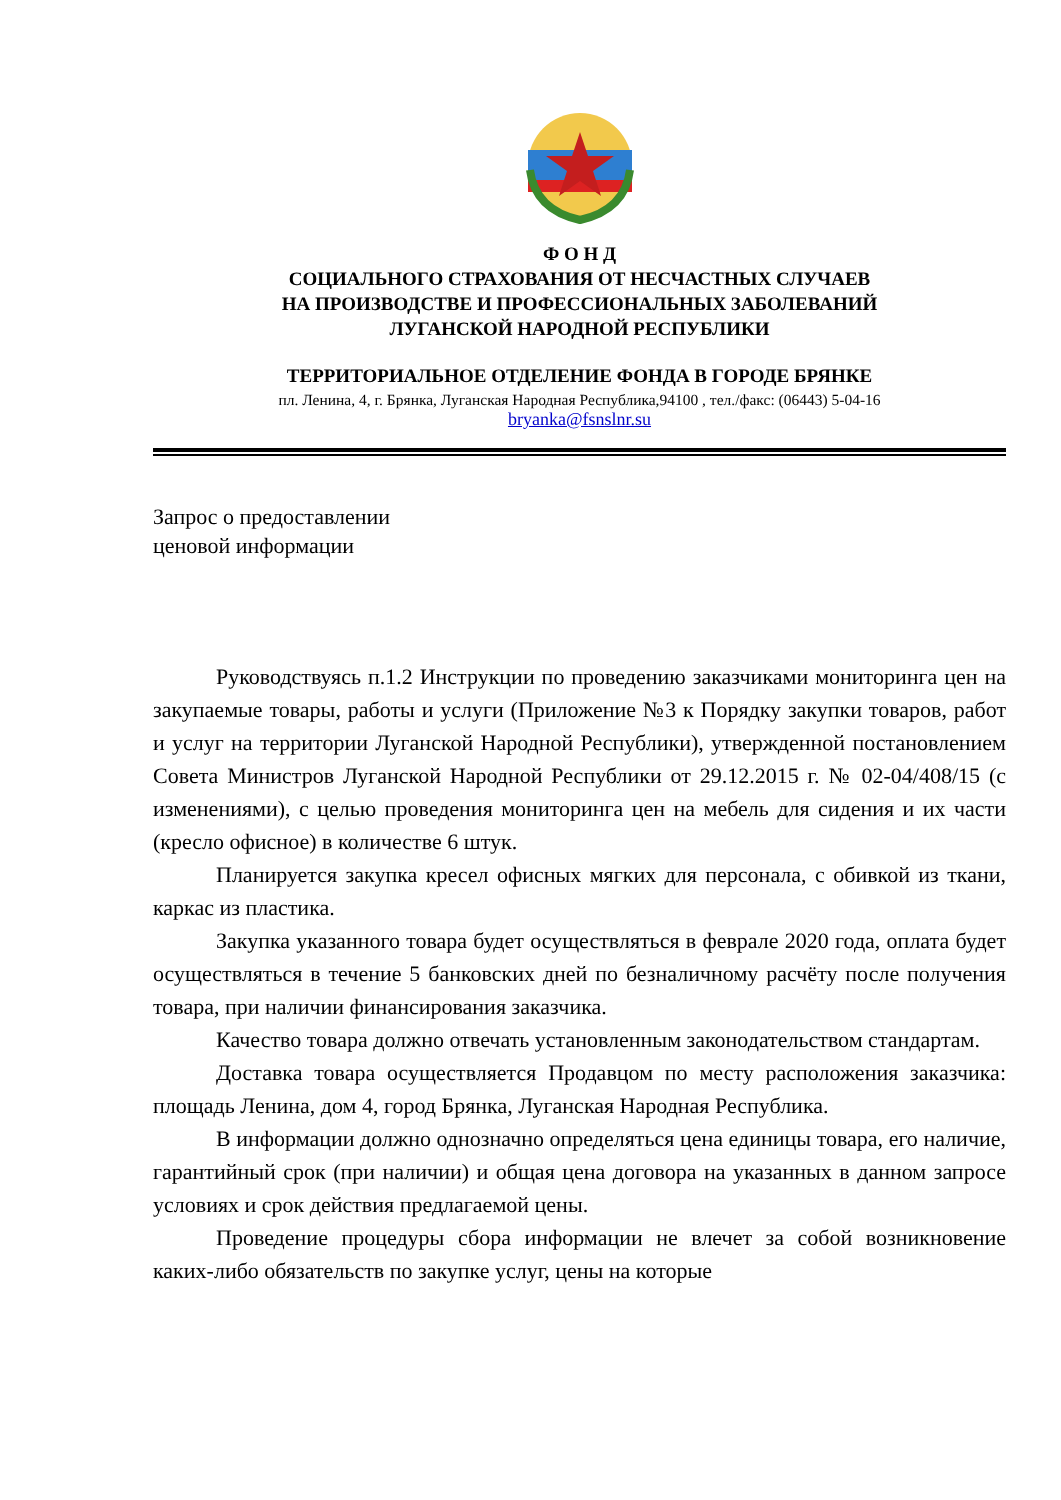Ф О Н Д
СОЦИАЛЬНОГО СТРАХОВАНИЯ ОТ НЕСЧАСТНЫХ СЛУЧАЕВ
НА ПРОИЗВОДСТВЕ И ПРОФЕССИОНАЛЬНЫХ ЗАБОЛЕВАНИЙ
ЛУГАНСКОЙ НАРОДНОЙ РЕСПУБЛИКИ
ТЕРРИТОРИАЛЬНОЕ ОТДЕЛЕНИЕ ФОНДА В ГОРОДЕ БРЯНКЕ
пл. Ленина, 4, г. Брянка, Луганская Народная Республика,94100 , тел./факс: (06443) 5-04-16
bryanka@fsnslnr.su
Запрос о предоставлении
ценовой информации
Руководствуясь п.1.2 Инструкции по проведению заказчиками мониторинга цен на закупаемые товары, работы и услуги (Приложение №3 к Порядку закупки товаров, работ и услуг на территории Луганской Народной Республики), утвержденной постановлением Совета Министров Луганской Народной Республики от 29.12.2015 г. № 02-04/408/15 (с изменениями), с целью проведения мониторинга цен на мебель для сидения и их части (кресло офисное) в количестве 6 штук.
Планируется закупка кресел офисных мягких для персонала, с обивкой из ткани, каркас из пластика.
Закупка указанного товара будет осуществляться в феврале 2020 года, оплата будет осуществляться в течение 5 банковских дней по безналичному расчёту после получения товара, при наличии финансирования заказчика.
Качество товара должно отвечать установленным законодательством стандартам.
Доставка товара осуществляется Продавцом по месту расположения заказчика: площадь Ленина, дом 4, город Брянка, Луганская Народная Республика.
В информации должно однозначно определяться цена единицы товара, его наличие, гарантийный срок (при наличии) и общая цена договора на указанных в данном запросе условиях и срок действия предлагаемой цены.
Проведение процедуры сбора информации не влечет за собой возникновение каких-либо обязательств по закупке услуг, цены на которые